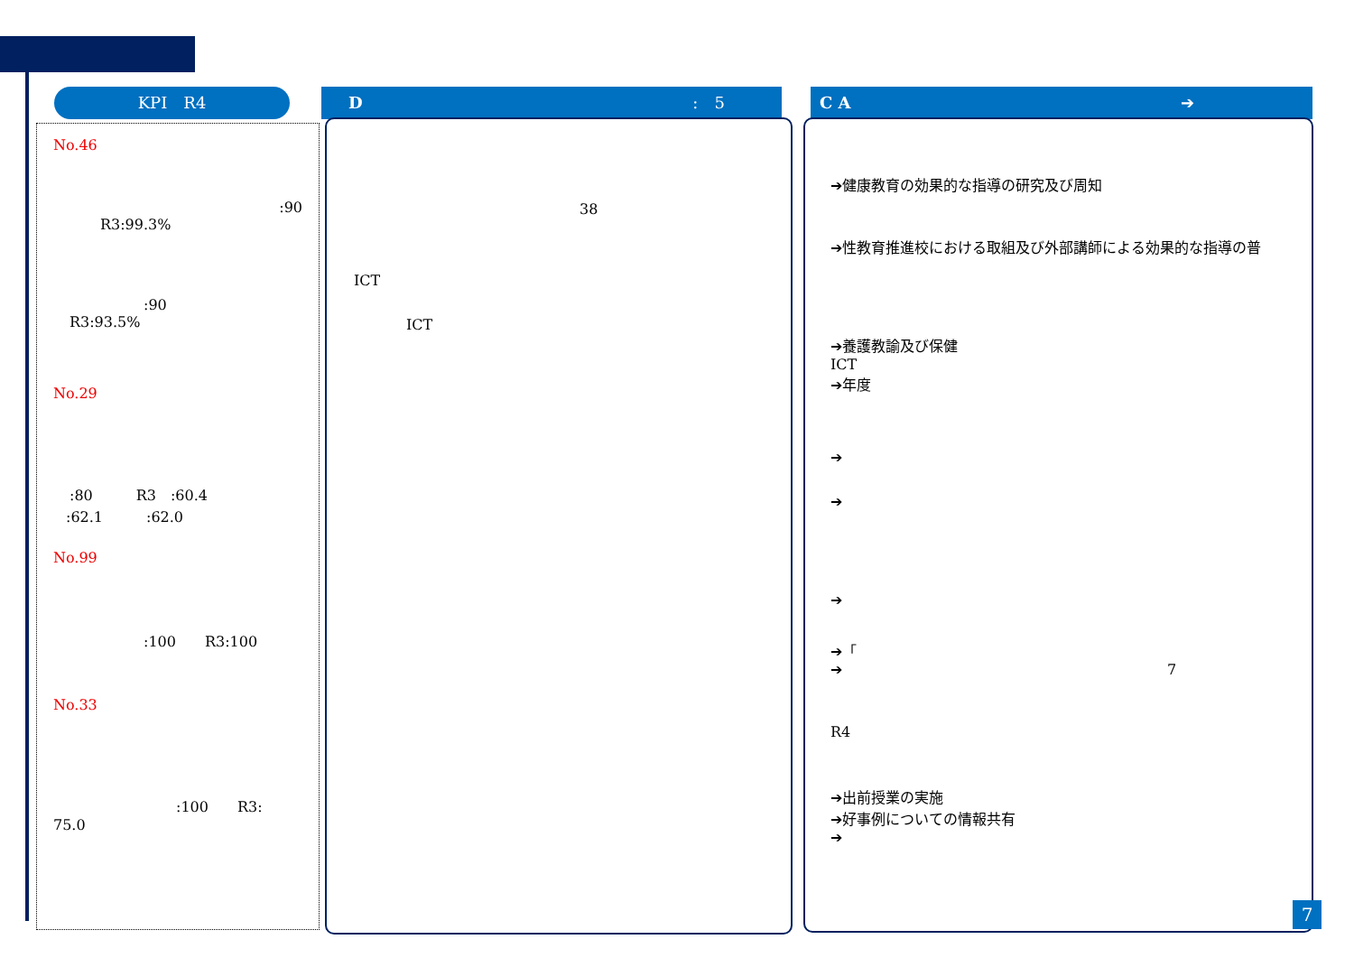KPI　R4 D :　5 C A ➔
No.46
:90
R3:99.3%
:90
R3:93.5%
No.29
:80　　　R3　:60.4
:62.1　　　:62.0
No.99
:100　　R3:100
No.33
:100　　R3:
75.0
38
ICT
ICT
➔健康教育の効果的な指導の研究及び周知
➔性教育推進校における取組及び外部講師による効果的な指導の普
➔養護教諭及び保健
ICT
➔年度
➔
➔
➔
➔「
➔ 7
R4
➔出前授業の実施
➔好事例についての情報共有
➔
7